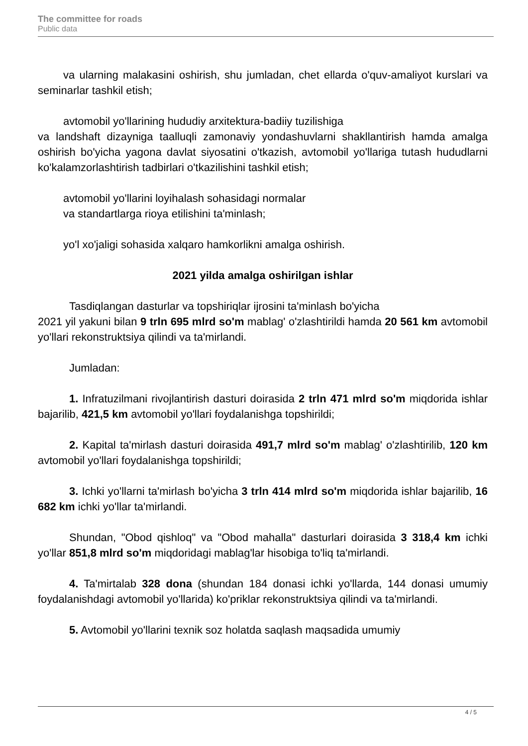The committee for roads
Public data
va ularning malakasini oshirish, shu jumladan, chet ellarda o'quv-amaliyot kurslari va seminarlar tashkil etish;
avtomobil yo'llarining hududiy arxitektura-badiiy tuzilishiga
va landshaft dizayniga taalluqli zamonaviy yondashuvlarni shakllantirish hamda amalga oshirish bo'yicha yagona davlat siyosatini o'tkazish, avtomobil yo'llariga tutash hududlarni ko'kalamzorlashtirish tadbirlari o'tkazilishini tashkil etish;
avtomobil yo'llarini loyihalash sohasidagi normalar
va standartlarga rioya etilishini ta'minlash;
yo'l xo'jaligi sohasida xalqaro hamkorlikni amalga oshirish.
2021 yilda amalga oshirilgan ishlar
Tasdiqlangan dasturlar va topshiriqlar ijrosini ta'minlash bo'yicha
2021 yil yakuni bilan 9 trln 695 mlrd so'm mablag' o'zlashtirildi hamda 20 561 km avtomobil yo'llari rekonstruktsiya qilindi va ta'mirlandi.
Jumladan:
1. Infratuzilmani rivojlantirish dasturi doirasida 2 trln 471 mlrd so'm miqdorida ishlar bajarilib, 421,5 km avtomobil yo'llari foydalanishga topshirildi;
2. Kapital ta'mirlash dasturi doirasida 491,7 mlrd so'm mablag' o'zlashtirilib, 120 km avtomobil yo'llari foydalanishga topshirildi;
3. Ichki yo'llarni ta'mirlash bo'yicha 3 trln 414 mlrd so'm miqdorida ishlar bajarilib, 16 682 km ichki yo'llar ta'mirlandi.
Shundan, "Obod qishloq" va "Obod mahalla" dasturlari doirasida 3 318,4 km ichki yo'llar 851,8 mlrd so'm miqdoridagi mablag'lar hisobiga to'liq ta'mirlandi.
4. Ta'mirtalab 328 dona (shundan 184 donasi ichki yo'llarda, 144 donasi umumiy foydalanishdagi avtomobil yo'llarida) ko'priklar rekonstruktsiya qilindi va ta'mirlandi.
5. Avtomobil yo'llarini texnik soz holatda saqlash maqsadida umumiy
4 / 5